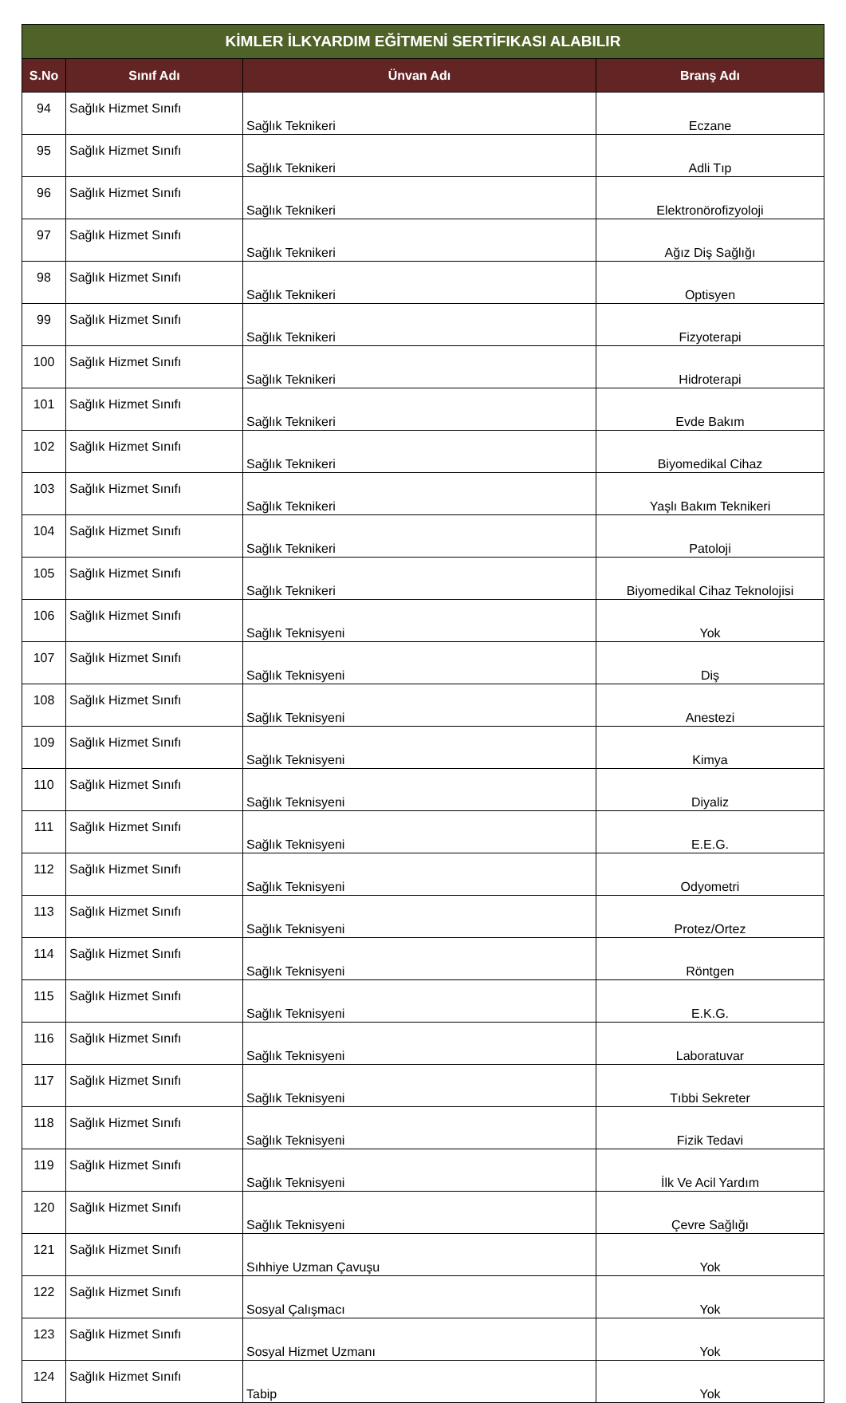| KİMLER İLKYARDIM EĞİTMENİ SERTİFIKASI ALABILIR | | | |
| --- | --- | --- | --- |
| S.No | Sınıf Adı | Ünvan Adı | Branş Adı |
| 94 | Sağlık Hizmet Sınıfı | Sağlık Teknikeri | Eczane |
| 95 | Sağlık Hizmet Sınıfı | Sağlık Teknikeri | Adli Tıp |
| 96 | Sağlık Hizmet Sınıfı | Sağlık Teknikeri | Elektronörofizyoloji |
| 97 | Sağlık Hizmet Sınıfı | Sağlık Teknikeri | Ağız Diş Sağlığı |
| 98 | Sağlık Hizmet Sınıfı | Sağlık Teknikeri | Optisyen |
| 99 | Sağlık Hizmet Sınıfı | Sağlık Teknikeri | Fizyoterapi |
| 100 | Sağlık Hizmet Sınıfı | Sağlık Teknikeri | Hidroterapi |
| 101 | Sağlık Hizmet Sınıfı | Sağlık Teknikeri | Evde Bakım |
| 102 | Sağlık Hizmet Sınıfı | Sağlık Teknikeri | Biyomedikal Cihaz |
| 103 | Sağlık Hizmet Sınıfı | Sağlık Teknikeri | Yaşlı Bakım Teknikeri |
| 104 | Sağlık Hizmet Sınıfı | Sağlık Teknikeri | Patoloji |
| 105 | Sağlık Hizmet Sınıfı | Sağlık Teknikeri | Biyomedikal Cihaz Teknolojisi |
| 106 | Sağlık Hizmet Sınıfı | Sağlık Teknisyeni | Yok |
| 107 | Sağlık Hizmet Sınıfı | Sağlık Teknisyeni | Diş |
| 108 | Sağlık Hizmet Sınıfı | Sağlık Teknisyeni | Anestezi |
| 109 | Sağlık Hizmet Sınıfı | Sağlık Teknisyeni | Kimya |
| 110 | Sağlık Hizmet Sınıfı | Sağlık Teknisyeni | Diyaliz |
| 111 | Sağlık Hizmet Sınıfı | Sağlık Teknisyeni | E.E.G. |
| 112 | Sağlık Hizmet Sınıfı | Sağlık Teknisyeni | Odyometri |
| 113 | Sağlık Hizmet Sınıfı | Sağlık Teknisyeni | Protez/Ortez |
| 114 | Sağlık Hizmet Sınıfı | Sağlık Teknisyeni | Röntgen |
| 115 | Sağlık Hizmet Sınıfı | Sağlık Teknisyeni | E.K.G. |
| 116 | Sağlık Hizmet Sınıfı | Sağlık Teknisyeni | Laboratuvar |
| 117 | Sağlık Hizmet Sınıfı | Sağlık Teknisyeni | Tıbbi Sekreter |
| 118 | Sağlık Hizmet Sınıfı | Sağlık Teknisyeni | Fizik Tedavi |
| 119 | Sağlık Hizmet Sınıfı | Sağlık Teknisyeni | İlk Ve Acil Yardım |
| 120 | Sağlık Hizmet Sınıfı | Sağlık Teknisyeni | Çevre Sağlığı |
| 121 | Sağlık Hizmet Sınıfı | Sıhhiye Uzman Çavuşu | Yok |
| 122 | Sağlık Hizmet Sınıfı | Sosyal Çalışmacı | Yok |
| 123 | Sağlık Hizmet Sınıfı | Sosyal Hizmet Uzmanı | Yok |
| 124 | Sağlık Hizmet Sınıfı | Tabip | Yok |